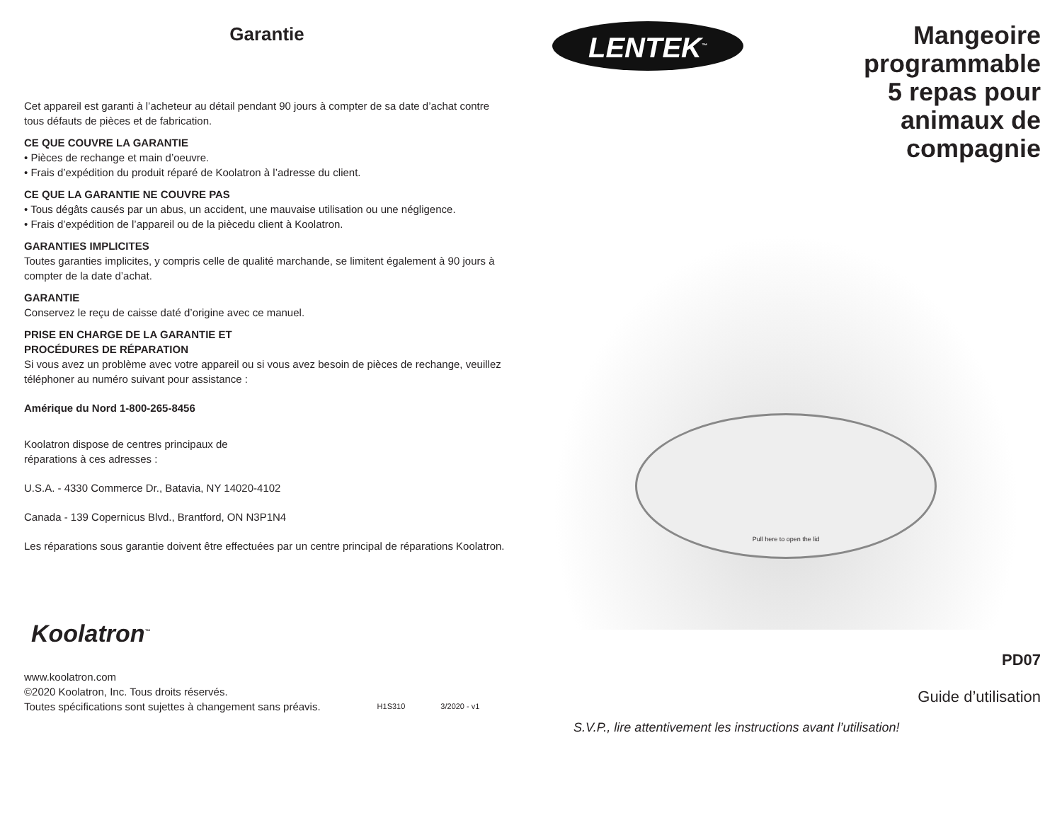Garantie
Cet appareil est garanti à l’acheteur au détail pendant 90 jours à compter de sa date d’achat contre tous défauts de pièces et de fabrication.
CE QUE COUVRE LA GARANTIE
• Pièces de rechange et main d’oeuvre.
• Frais d’expédition du produit réparé de Koolatron à l’adresse du client.
CE QUE LA GARANTIE NE COUVRE PAS
• Tous dégâts causés par un abus, un accident, une mauvaise utilisation ou une négligence.
• Frais d’expédition de l’appareil ou de la piècedu client à Koolatron.
GARANTIES IMPLICITES
Toutes garanties implicites, y compris celle de qualité marchande, se limitent également à 90 jours à compter de la date d’achat.
GARANTIE
Conservez le reçu de caisse daté d’origine avec ce manuel.
PRISE EN CHARGE DE LA GARANTIE ET
PROCÉDURES DE RÉPARATION
Si vous avez un problème avec votre appareil ou si vous avez besoin de pièces de rechange, veuillez téléphoner au numéro suivant pour assistance :
Amérique du Nord 1-800-265-8456
Koolatron dispose de centres principaux de
réparations à ces adresses :
U.S.A. - 4330 Commerce Dr., Batavia, NY 14020-4102
Canada - 139 Copernicus Blvd., Brantford, ON N3P1N4
Les réparations sous garantie doivent être effectuées par un centre principal de réparations Koolatron.
Koolatron<sup>™</sup>
www.koolatron.com
©2020 Koolatron, Inc. Tous droits réservés.
Toutes spécifications sont sujettes à changement sans préavis.
H1S310
3/2020 - v1
LENTEK<sup>™</sup>
Mangeoire
programmable
5 repas pour
animaux de
compagnie
Pull here to open the lid
PD07
Guide d’utilisation
S.V.P., lire attentivement les instructions avant l’utilisation!